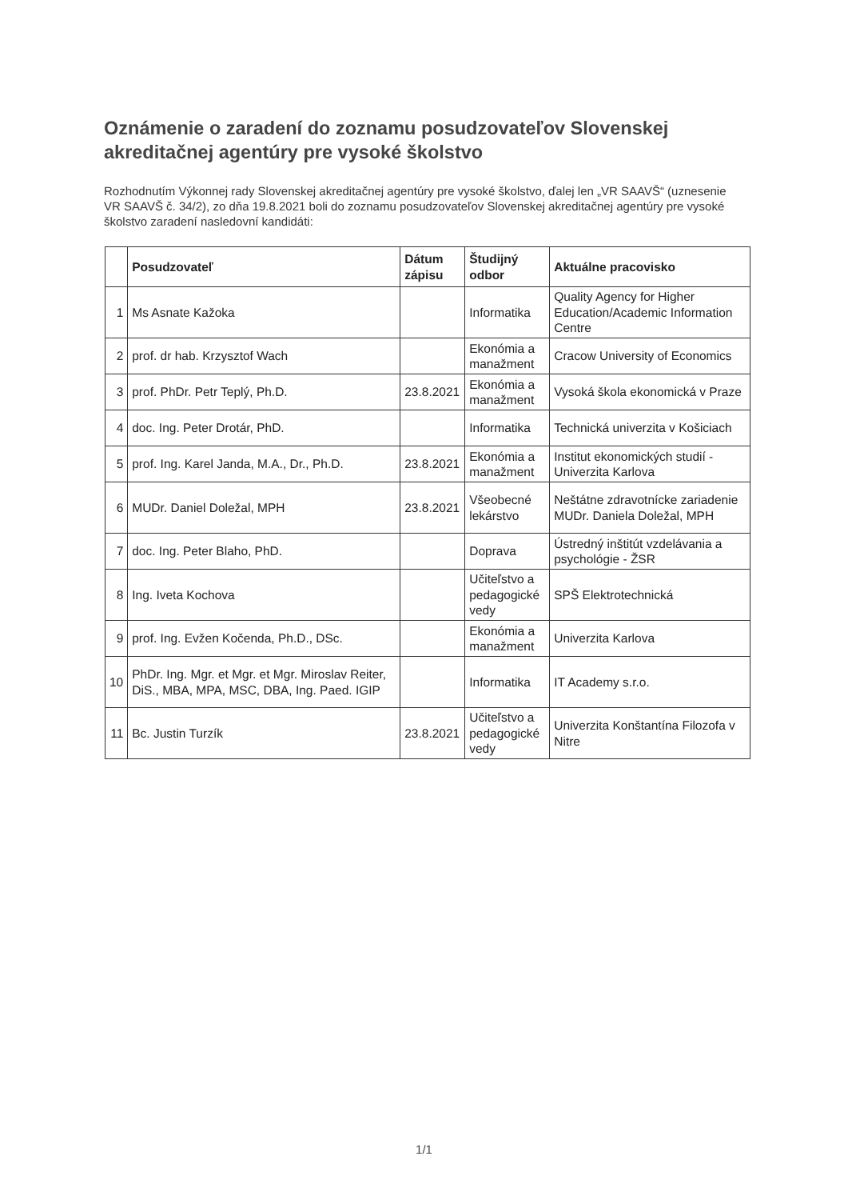Oznámenie o zaradení do zoznamu posudzovateľov Slovenskej akreditačnej agentúry pre vysoké školstvo
Rozhodnutím Výkonnej rady Slovenskej akreditačnej agentúry pre vysoké školstvo, ďalej len „VR SAAVŠ“ (uznesenie VR SAAVŠ č. 34/2), zo dňa 19.8.2021 boli do zoznamu posudzovateľov Slovenskej akreditačnej agentúry pre vysoké školstvo zaradení nasledovní kandidáti:
| | Posudzovateľ | Dátum zápisu | Študijný odbor | Aktuálne pracovisko |
| --- | --- | --- | --- | --- |
| 1 | Ms Asnate Kažoka | | Informatika | Quality Agency for Higher Education/Academic Information Centre |
| 2 | prof. dr hab. Krzysztof Wach | | Ekonómia a manažment | Cracow University of Economics |
| 3 | prof. PhDr. Petr Teplý, Ph.D. | 23.8.2021 | Ekonómia a manažment | Vysoká škola ekonomická v Praze |
| 4 | doc. Ing. Peter Drotár, PhD. | | Informatika | Technická univerzita v Košiciach |
| 5 | prof. Ing. Karel Janda, M.A., Dr., Ph.D. | 23.8.2021 | Ekonómia a manažment | Institut ekonomických studií - Univerzita Karlova |
| 6 | MUDr. Daniel Doležal, MPH | 23.8.2021 | Všeobecné lekárstvo | Neštátne zdravotnícke zariadenie MUDr. Daniela Doležal, MPH |
| 7 | doc. Ing. Peter Blaho, PhD. | | Doprava | Ústredný inštitút vzdelávania a psychológie - ŽSR |
| 8 | Ing. Iveta Kochova | | Učiteľstvo a pedagogické vedy | SPŠ Elektrotechnická |
| 9 | prof. Ing. Evžen Kočenda, Ph.D., DSc. | | Ekonómia a manažment | Univerzita Karlova |
| 10 | PhDr. Ing. Mgr. et Mgr. et Mgr. Miroslav Reiter, DiS., MBA, MPA, MSC, DBA, Ing. Paed. IGIP | | Informatika | IT Academy s.r.o. |
| 11 | Bc. Justin Turzík | 23.8.2021 | Učiteľstvo a pedagogické vedy | Univerzita Konštantína Filozofa v Nitre |
1/1